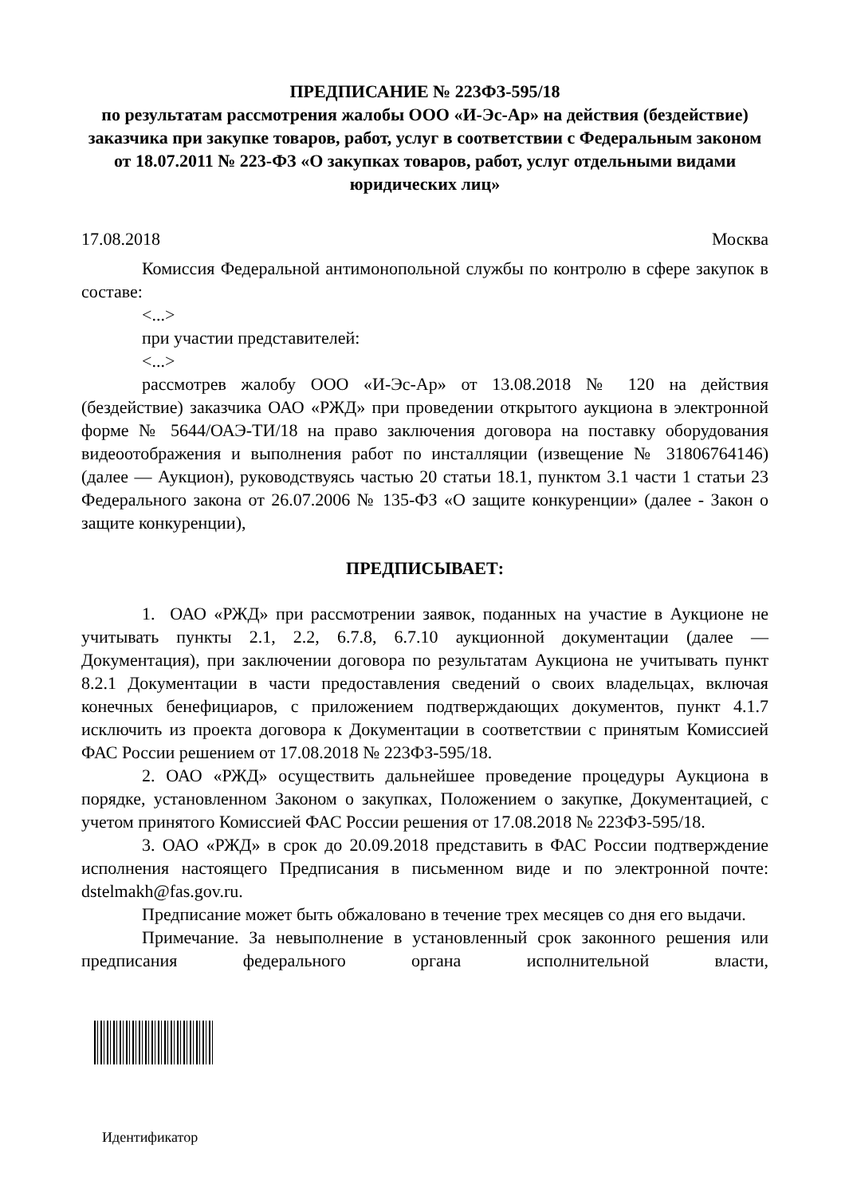ПРЕДПИСАНИЕ № 223ФЗ-595/18
по результатам рассмотрения жалобы ООО «И-Эс-Ар» на действия (бездействие) заказчика при закупке товаров, работ, услуг в соответствии с Федеральным законом от 18.07.2011 № 223-ФЗ «О закупках товаров, работ, услуг отдельными видами юридических лиц»
17.08.2018 Москва
Комиссия Федеральной антимонопольной службы по контролю в сфере закупок в составе:
<...>
при участии представителей:
<...>
рассмотрев жалобу ООО «И-Эс-Ар» от 13.08.2018 № 120 на действия (бездействие) заказчика ОАО «РЖД» при проведении открытого аукциона в электронной форме № 5644/ОАЭ-ТИ/18 на право заключения договора на поставку оборудования видеоотображения и выполнения работ по инсталляции (извещение № 31806764146) (далее — Аукцион), руководствуясь частью 20 статьи 18.1, пунктом 3.1 части 1 статьи 23 Федерального закона от 26.07.2006 № 135-ФЗ «О защите конкуренции» (далее - Закон о защите конкуренции),
ПРЕДПИСЫВАЕТ:
1. ОАО «РЖД» при рассмотрении заявок, поданных на участие в Аукционе не учитывать пункты 2.1, 2.2, 6.7.8, 6.7.10 аукционной документации (далее — Документация), при заключении договора по результатам Аукциона не учитывать пункт 8.2.1 Документации в части предоставления сведений о своих владельцах, включая конечных бенефициаров, с приложением подтверждающих документов, пункт 4.1.7 исключить из проекта договора к Документации в соответствии с принятым Комиссией ФАС России решением от 17.08.2018 № 223ФЗ-595/18.
2. ОАО «РЖД» осуществить дальнейшее проведение процедуры Аукциона в порядке, установленном Законом о закупках, Положением о закупке, Документацией, с учетом принятого Комиссией ФАС России решения от 17.08.2018 № 223ФЗ-595/18.
3. ОАО «РЖД» в срок до 20.09.2018 представить в ФАС России подтверждение исполнения настоящего Предписания в письменном виде и по электронной почте: dstelmakh@fas.gov.ru.
Предписание может быть обжаловано в течение трех месяцев со дня его выдачи.
Примечание. За невыполнение в установленный срок законного решения или предписания федерального органа исполнительной власти,
Идентификатор